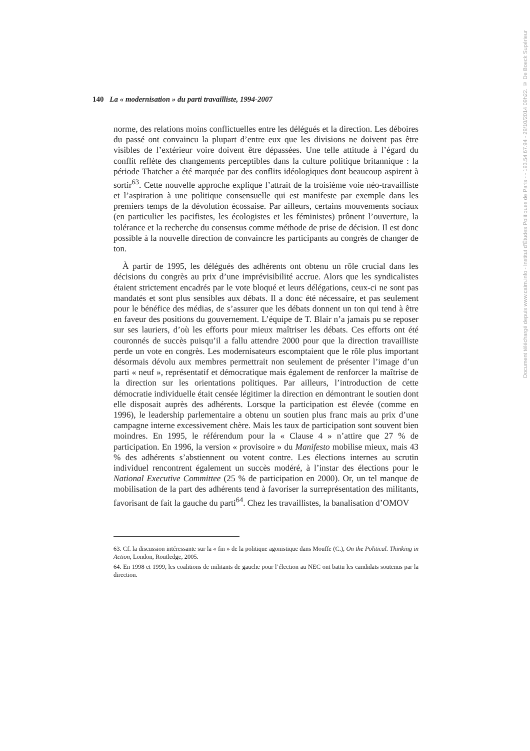140 La « modernisation » du parti travailliste, 1994-2007
norme, des relations moins conflictuelles entre les délégués et la direction. Les déboires du passé ont convaincu la plupart d’entre eux que les divisions ne doivent pas être visibles de l’extérieur voire doivent être dépassées. Une telle attitude à l’égard du conflit reflète des changements perceptibles dans la culture politique britannique : la période Thatcher a été marquée par des conflits idéologiques dont beaucoup aspirent à sortir<sup>63</sup>. Cette nouvelle approche explique l’attrait de la troisième voie néo-travailliste et l’aspiration à une politique consensuelle qui est manifeste par exemple dans les premiers temps de la dévolution écossaise. Par ailleurs, certains mouvements sociaux (en particulier les pacifistes, les écologistes et les féministes) prônent l’ouverture, la tolérance et la recherche du consensus comme méthode de prise de décision. Il est donc possible à la nouvelle direction de convaincre les participants au congrès de changer de ton.
À partir de 1995, les délégués des adhérents ont obtenu un rôle crucial dans les décisions du congrès au prix d’une imprévisibilité accrue. Alors que les syndicalistes étaient strictement encadrés par le vote bloqué et leurs délégations, ceux-ci ne sont pas mandatés et sont plus sensibles aux débats. Il a donc été nécessaire, et pas seulement pour le bénéfice des médias, de s’assurer que les débats donnent un ton qui tend à être en faveur des positions du gouvernement. L’équipe de T. Blair n’a jamais pu se reposer sur ses lauriers, d’où les efforts pour mieux maîtriser les débats. Ces efforts ont été couronnés de succès puisqu’il a fallu attendre 2000 pour que la direction travailliste perde un vote en congrès. Les modernisateurs escomptaient que le rôle plus important désormais dévolu aux membres permettrait non seulement de présenter l’image d’un parti « neuf », représentatif et démocratique mais également de renforcer la maîtrise de la direction sur les orientations politiques. Par ailleurs, l’introduction de cette démocratie individuelle était censée légitimer la direction en démontrant le soutien dont elle disposait auprès des adhérents. Lorsque la participation est élevée (comme en 1996), le leadership parlementaire a obtenu un soutien plus franc mais au prix d’une campagne interne excessivement chère. Mais les taux de participation sont souvent bien moindres. En 1995, le référendum pour la « Clause 4 » n’attire que 27 % de participation. En 1996, la version « provisoire » du Manifesto mobilise mieux, mais 43 % des adhérents s’abstiennent ou votent contre. Les élections internes au scrutin individuel rencontrent également un succès modéré, à l’instar des élections pour le National Executive Committee (25 % de participation en 2000). Or, un tel manque de mobilisation de la part des adhérents tend à favoriser la surreprésentation des militants, favorisant de fait la gauche du parti<sup>64</sup>. Chez les travaillistes, la banalisation d’OMOV
63. Cf. la discussion intéressante sur la « fin » de la politique agonistique dans Mouffe (C.), On the Political. Thinking in Action, London, Routledge, 2005.
64. En 1998 et 1999, les coalitions de militants de gauche pour l’élection au NEC ont battu les candidats soutenus par la direction.
Document téléchargé depuis www.cairn.info - Institut d'Études Politiques de Paris - - 193.54.67.94 - 29/10/2014 09h22. © De Boeck Supérieur